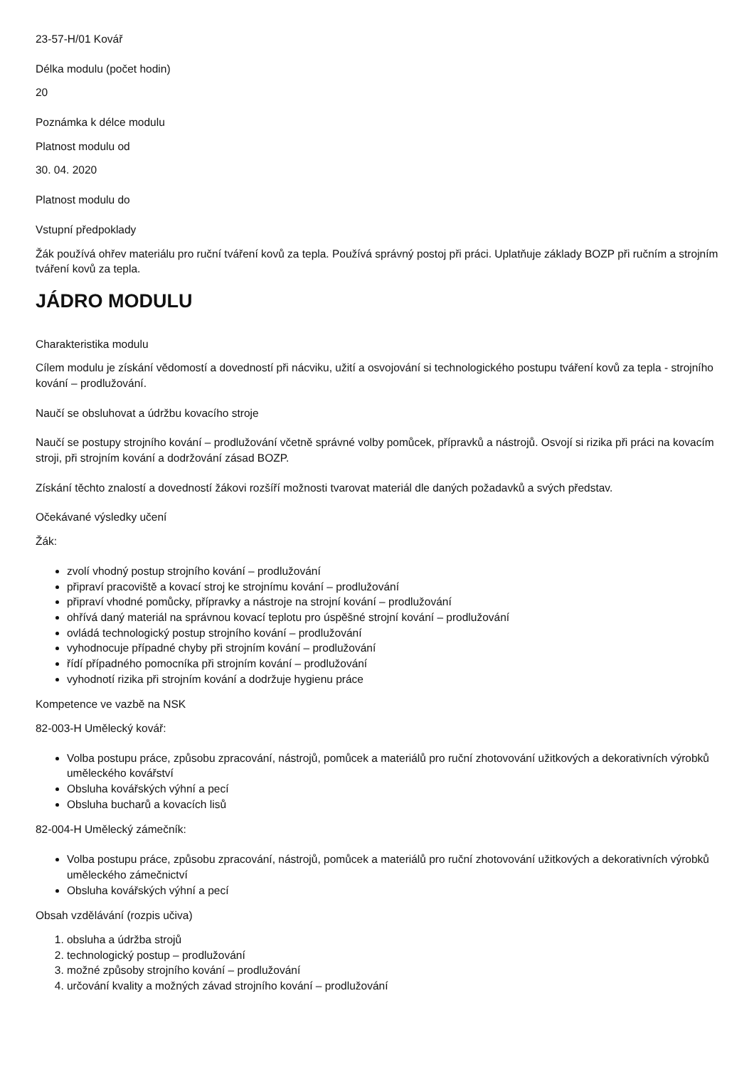23-57-H/01 Kovář
Délka modulu (počet hodin)
20
Poznámka k délce modulu
Platnost modulu od
30. 04. 2020
Platnost modulu do
Vstupní předpoklady
Žák používá ohřev materiálu pro ruční tváření kovů za tepla. Používá správný postoj při práci. Uplatňuje základy BOZP při ručním a strojním tváření kovů za tepla.
JÁDRO MODULU
Charakteristika modulu
Cílem modulu je získání vědomostí a dovedností při nácviku, užití a osvojování si technologického postupu tváření kovů za tepla - strojního kování – prodlužování.
Naučí se obsluhovat a údržbu kovacího stroje
Naučí se postupy strojního kování – prodlužování včetně správné volby pomůcek, přípravků a nástrojů. Osvojí si rizika při práci na kovacím stroji, při strojním kování a dodržování zásad BOZP.
Získání těchto znalostí a dovedností žákovi rozšíří možnosti tvarovat materiál dle daných požadavků a svých představ.
Očekávané výsledky učení
Žák:
zvolí vhodný postup strojního kování – prodlužování
připraví pracoviště a kovací stroj ke strojnímu kování – prodlužování
připraví vhodné pomůcky, přípravky a nástroje na strojní kování – prodlužování
ohřívá daný materiál na správnou kovací teplotu pro úspěšné strojní kování – prodlužování
ovládá technologický postup strojního kování – prodlužování
vyhodnocuje případné chyby při strojním kování – prodlužování
řídí případného pomocníka při strojním kování – prodlužování
vyhodnotí rizika při strojním kování a dodržuje hygienu práce
Kompetence ve vazbě na NSK
82-003-H Umělecký kovář:
Volba postupu práce, způsobu zpracování, nástrojů, pomůcek a materiálů pro ruční zhotovování užitkových a dekorativních výrobků uměleckého kovářství
Obsluha kovářských výhní a pecí
Obsluha bucharů a kovacích lisů
82-004-H Umělecký zámečník:
Volba postupu práce, způsobu zpracování, nástrojů, pomůcek a materiálů pro ruční zhotovování užitkových a dekorativních výrobků uměleckého zámečnictví
Obsluha kovářských výhní a pecí
Obsah vzdělávání (rozpis učiva)
1. obsluha a údržba strojů
2. technologický postup – prodlužování
3. možné způsoby strojního kování – prodlužování
4. určování kvality a možných závad strojního kování – prodlužování